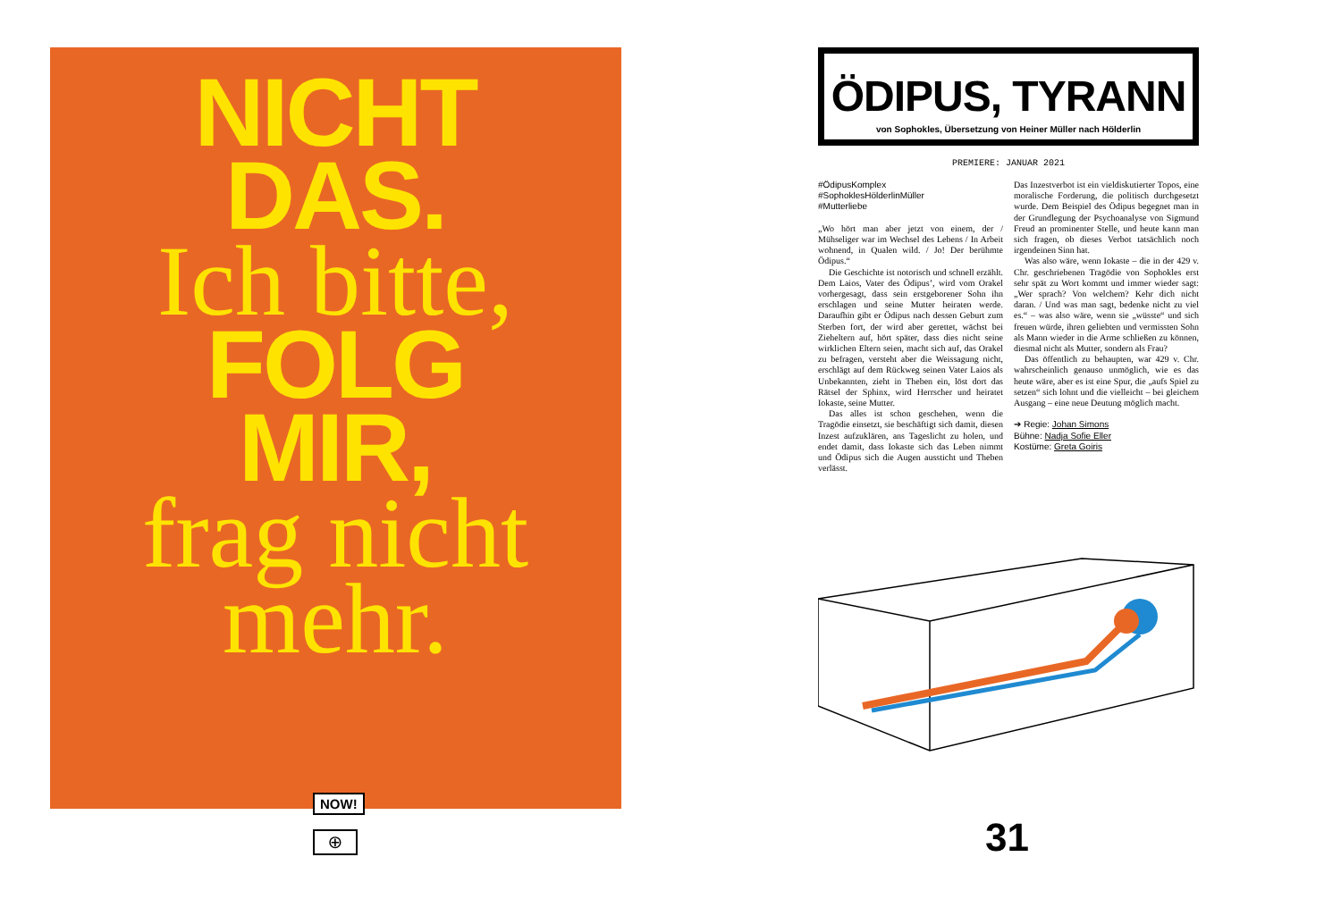NICHT
DAS.
Ich bitte,
FOLG
MIR,
frag nicht
mehr.
NOW!
⊕
ÖDIPUS, TYRANN
von Sophokles, Übersetzung von Heiner Müller nach Hölderlin
PREMIERE: JANUAR 2021
#ÖdipusKomplex
#SophoklesHölderlinMüller
#Mutterliebe
„Wo hört man aber jetzt von einem, der / Mühseliger war im Wechsel des Lebens / In Arbeit wohnend, in Qualen wild. / Jo! Der berühmte Ödipus.“
Die Geschichte ist notorisch und schnell erzählt. Dem Laios, Vater des Ödipus’, wird vom Orakel vorhergesagt, dass sein erstgeborener Sohn ihn erschlagen und seine Mutter heiraten werde. Daraufhin gibt er Ödipus nach dessen Geburt zum Sterben fort, der wird aber gerettet, wächst bei Zieheltern auf, hört später, dass dies nicht seine wirklichen Eltern seien, macht sich auf, das Orakel zu befragen, versteht aber die Weissagung nicht, erschlägt auf dem Rückweg seinen Vater Laios als Unbekannten, zieht in Theben ein, löst dort das Rätsel der Sphinx, wird Herrscher und heiratet Iokaste, seine Mutter.
Das alles ist schon geschehen, wenn die Tragödie einsetzt, sie beschäftigt sich damit, diesen Inzest aufzuklären, ans Tageslicht zu holen, und endet damit, dass Iokaste sich das Leben nimmt und Ödipus sich die Augen aussticht und Theben verlässt.
Das Inzestverbot ist ein vieldiskutierter Topos, eine moralische Forderung, die politisch durchgesetzt wurde. Dem Beispiel des Ödipus begegnet man in der Grundlegung der Psychoanalyse von Sigmund Freud an prominenter Stelle, und heute kann man sich fragen, ob dieses Verbot tatsächlich noch irgendeinen Sinn hat.
Was also wäre, wenn Iokaste – die in der 429 v. Chr. geschriebenen Tragödie von Sophokles erst sehr spät zu Wort kommt und immer wieder sagt: „Wer sprach? Von welchem? Kehr dich nicht daran. / Und was man sagt, bedenke nicht zu viel es.“ – was also wäre, wenn sie „wüsste“ und sich freuen würde, ihren geliebten und vermissten Sohn als Mann wieder in die Arme schließen zu können, diesmal nicht als Mutter, sondern als Frau?
Das öffentlich zu behaupten, war 429 v. Chr. wahrscheinlich genauso unmöglich, wie es das heute wäre, aber es ist eine Spur, die „aufs Spiel zu setzen“ sich lohnt und die vielleicht – bei gleichem Ausgang – eine neue Deutung möglich macht.
➔ Regie: Johan Simons
Bühne: Nadja Sofie Eller
Kostüme: Greta Goiris
31